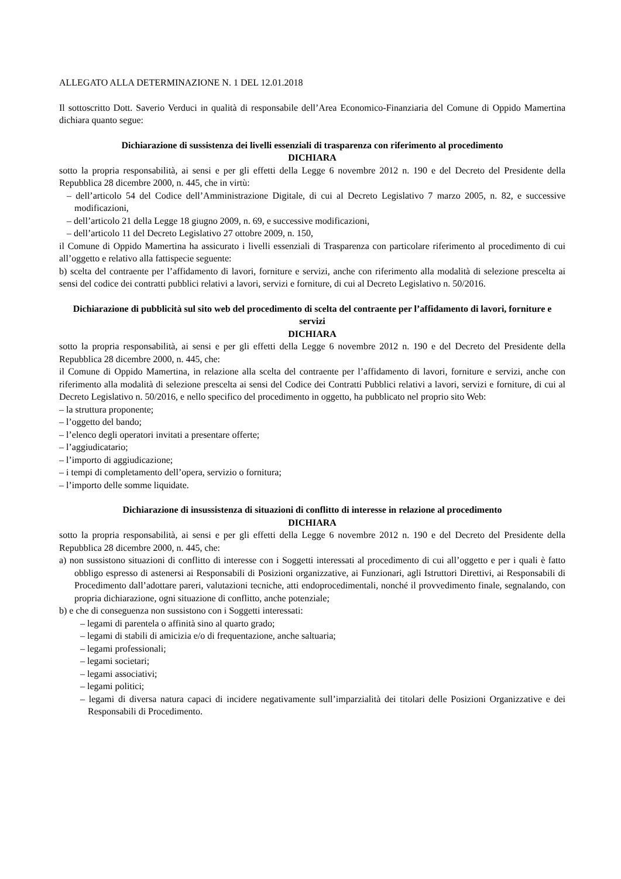ALLEGATO ALLA DETERMINAZIONE N. 1 DEL 12.01.2018
Il sottoscritto Dott. Saverio Verduci in qualità di responsabile dell’Area Economico-Finanziaria del Comune di Oppido Mamertina dichiara quanto segue:
Dichiarazione di sussistenza dei livelli essenziali di trasparenza con riferimento al procedimento
DICHIARA
sotto la propria responsabilità, ai sensi e per gli effetti della Legge 6 novembre 2012 n. 190 e del Decreto del Presidente della Repubblica 28 dicembre 2000, n. 445, che in virtù:
– dell’articolo 54 del Codice dell’Amministrazione Digitale, di cui al Decreto Legislativo 7 marzo 2005, n. 82, e successive modificazioni,
– dell’articolo 21 della Legge 18 giugno 2009, n. 69, e successive modificazioni,
– dell’articolo 11 del Decreto Legislativo 27 ottobre 2009, n. 150,
il Comune di Oppido Mamertina ha assicurato i livelli essenziali di Trasparenza con particolare riferimento al procedimento di cui all’oggetto e relativo alla fattispecie seguente:
b) scelta del contraente per l’affidamento di lavori, forniture e servizi, anche con riferimento alla modalità di selezione prescelta ai sensi del codice dei contratti pubblici relativi a lavori, servizi e forniture, di cui al Decreto Legislativo n. 50/2016.
Dichiarazione di pubblicità sul sito web del procedimento di scelta del contraente per l’affidamento di lavori, forniture e servizi
DICHIARA
sotto la propria responsabilità, ai sensi e per gli effetti della Legge 6 novembre 2012 n. 190 e del Decreto del Presidente della Repubblica 28 dicembre 2000, n. 445, che:
il Comune di Oppido Mamertina, in relazione alla scelta del contraente per l’affidamento di lavori, forniture e servizi, anche con riferimento alla modalità di selezione prescelta ai sensi del Codice dei Contratti Pubblici relativi a lavori, servizi e forniture, di cui al Decreto Legislativo n. 50/2016, e nello specifico del procedimento in oggetto, ha pubblicato nel proprio sito Web:
– la struttura proponente;
– l’oggetto del bando;
– l’elenco degli operatori invitati a presentare offerte;
– l’aggiudicatario;
– l’importo di aggiudicazione;
– i tempi di completamento dell’opera, servizio o fornitura;
– l’importo delle somme liquidate.
Dichiarazione di insussistenza di situazioni di conflitto di interesse in relazione al procedimento
DICHIARA
sotto la propria responsabilità, ai sensi e per gli effetti della Legge 6 novembre 2012 n. 190 e del Decreto del Presidente della Repubblica 28 dicembre 2000, n. 445, che:
a) non sussistono situazioni di conflitto di interesse con i Soggetti interessati al procedimento di cui all’oggetto e per i quali è fatto obbligo espresso di astenersi ai Responsabili di Posizioni organizzative, ai Funzionari, agli Istruttori Direttivi, ai Responsabili di Procedimento dall’adottare pareri, valutazioni tecniche, atti endoprocedimentali, nonché il provvedimento finale, segnalando, con propria dichiarazione, ogni situazione di conflitto, anche potenziale;
b) e che di conseguenza non sussistono con i Soggetti interessati:
– legami di parentela o affinità sino al quarto grado;
– legami di stabili di amicizia e/o di frequentazione, anche saltuaria;
– legami professionali;
– legami societari;
– legami associativi;
– legami politici;
– legami di diversa natura capaci di incidere negativamente sull’imparzialità dei titolari delle Posizioni Organizzative e dei Responsabili di Procedimento.